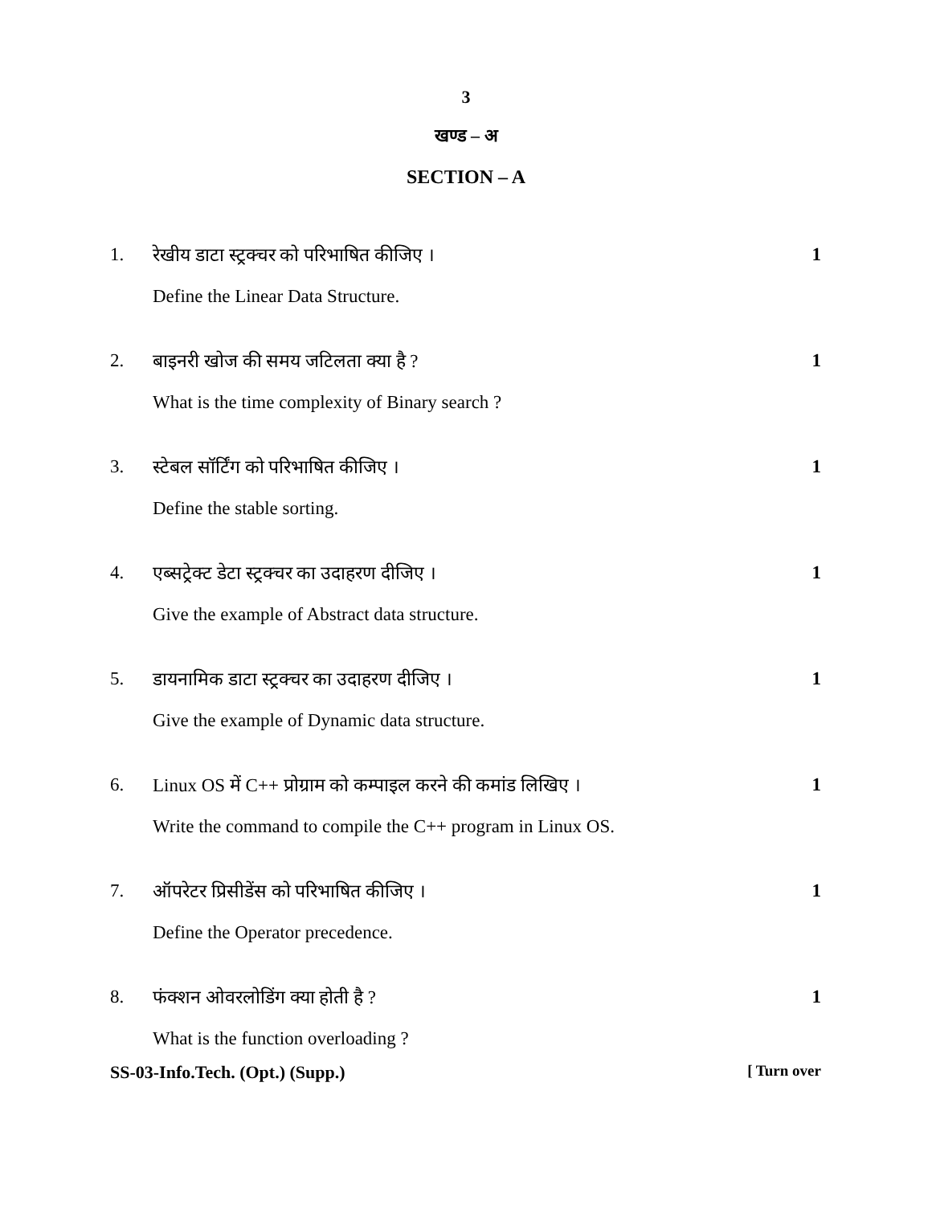3
खण्ड – अ
SECTION – A
1. रेखीय डाटा स्ट्रक्चर को परिभाषित कीजिए । 1
Define the Linear Data Structure.
2. बाइनरी खोज की समय जटिलता क्या है ? 1
What is the time complexity of Binary search ?
3. स्टेबल सॉर्टिंग को परिभाषित कीजिए । 1
Define the stable sorting.
4. एब्सट्रेक्ट डेटा स्ट्रक्चर का उदाहरण दीजिए । 1
Give the example of Abstract data structure.
5. डायनामिक डाटा स्ट्रक्चर का उदाहरण दीजिए । 1
Give the example of Dynamic data structure.
6. Linux OS में C++ प्रोग्राम को कम्पाइल करने की कमांड लिखिए । 1
Write the command to compile the C++ program in Linux OS.
7. ऑपरेटर प्रिसीडेंस को परिभाषित कीजिए । 1
Define the Operator precedence.
8. फंक्शन ओवरलोडिंग क्या होती है ? 1
What is the function overloading ?
SS-03-Info.Tech. (Opt.) (Supp.) [ Turn over